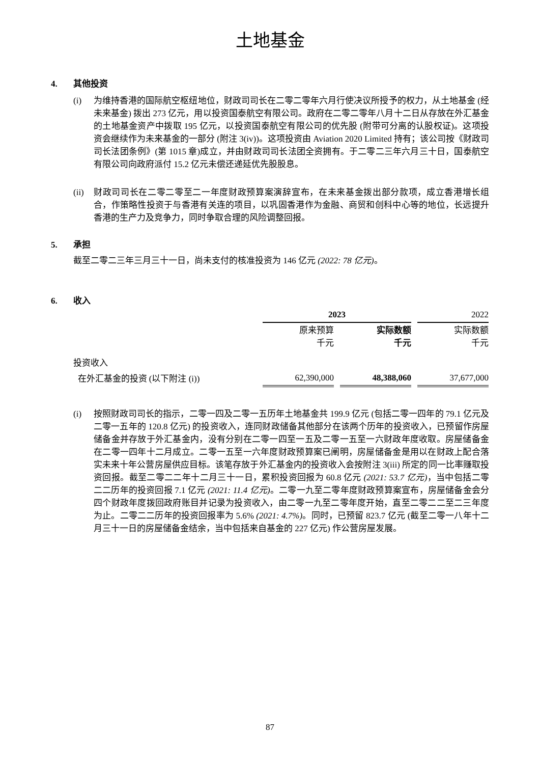土地基金
4. 其他投资
(i) 为维持香港的国际航空枢纽地位，财政司司长在二零二零年六月行使决议所授予的权力，从土地基金 (经未来基金) 拨出 273 亿元，用以投资国泰航空有限公司。政府在二零二零年八月十二日从存放在外汇基金的土地基金资产中拨取 195 亿元，以投资国泰航空有限公司的优先股 (附带可分离的认股权证)。这项投资会继续作为未来基金的一部分 (附注 3(iv))。这项投资由 Aviation 2020 Limited 持有；该公司按《财政司司长法团条例》(第 1015 章)成立，并由财政司司长法团全资拥有。于二零二三年六月三十日，国泰航空有限公司向政府派付 15.2 亿元未偿还递延优先股股息。
(ii) 财政司司长在二零二零至二一年度财政预算案演辞宣布，在未来基金拨出部分款项，成立香港增长组合，作策略性投资于与香港有关连的项目，以巩固香港作为金融、商贸和创科中心等的地位，长远提升香港的生产力及竞争力，同时争取合理的风险调整回报。
5. 承担
截至二零二三年三月三十一日，尚未支付的核准投资为 146 亿元 (2022: 78 亿元)。
6. 收入
| | 2023 | | 2022 |
| | 原来预算 千元 | 实际数额 千元 | 实际数额 千元 |
| 投资收入 | | | |
| 在外汇基金的投资 (以下附注 (i)) | 62,390,000 | 48,388,060 | 37,677,000 |
(i) 按照财政司司长的指示，二零一四及二零一五历年土地基金共 199.9 亿元 (包括二零一四年的 79.1 亿元及二零一五年的 120.8 亿元) 的投资收入，连同财政储备其他部分在该两个历年的投资收入，已预留作房屋储备金并存放于外汇基金内，没有分别在二零一四至一五及二零一五至一六财政年度收取。房屋储备金在二零一四年十二月成立。二零一五至一六年度财政预算案已阐明，房屋储备金是用以在财政上配合落实未来十年公营房屋供应目标。该笔存放于外汇基金内的投资收入会按附注 3(iii) 所定的同一比率赚取投资回报。截至二零二二年十二月三十一日，累积投资回报为 60.8 亿元 (2021: 53.7 亿元)，当中包括二零二二历年的投资回报 7.1 亿元 (2021: 11.4 亿元)。二零一九至二零年度财政预算案宣布，房屋储备金会分四个财政年度拨回政府账目并记录为投资收入，由二零一九至二零年度开始，直至二零二二至二三年度为止。二零二二历年的投资回报率为 5.6% (2021: 4.7%)。同时，已预留 823.7 亿元 (截至二零一八年十二月三十一日的房屋储备金结余，当中包括来自基金的 227 亿元) 作公营房屋发展。
87